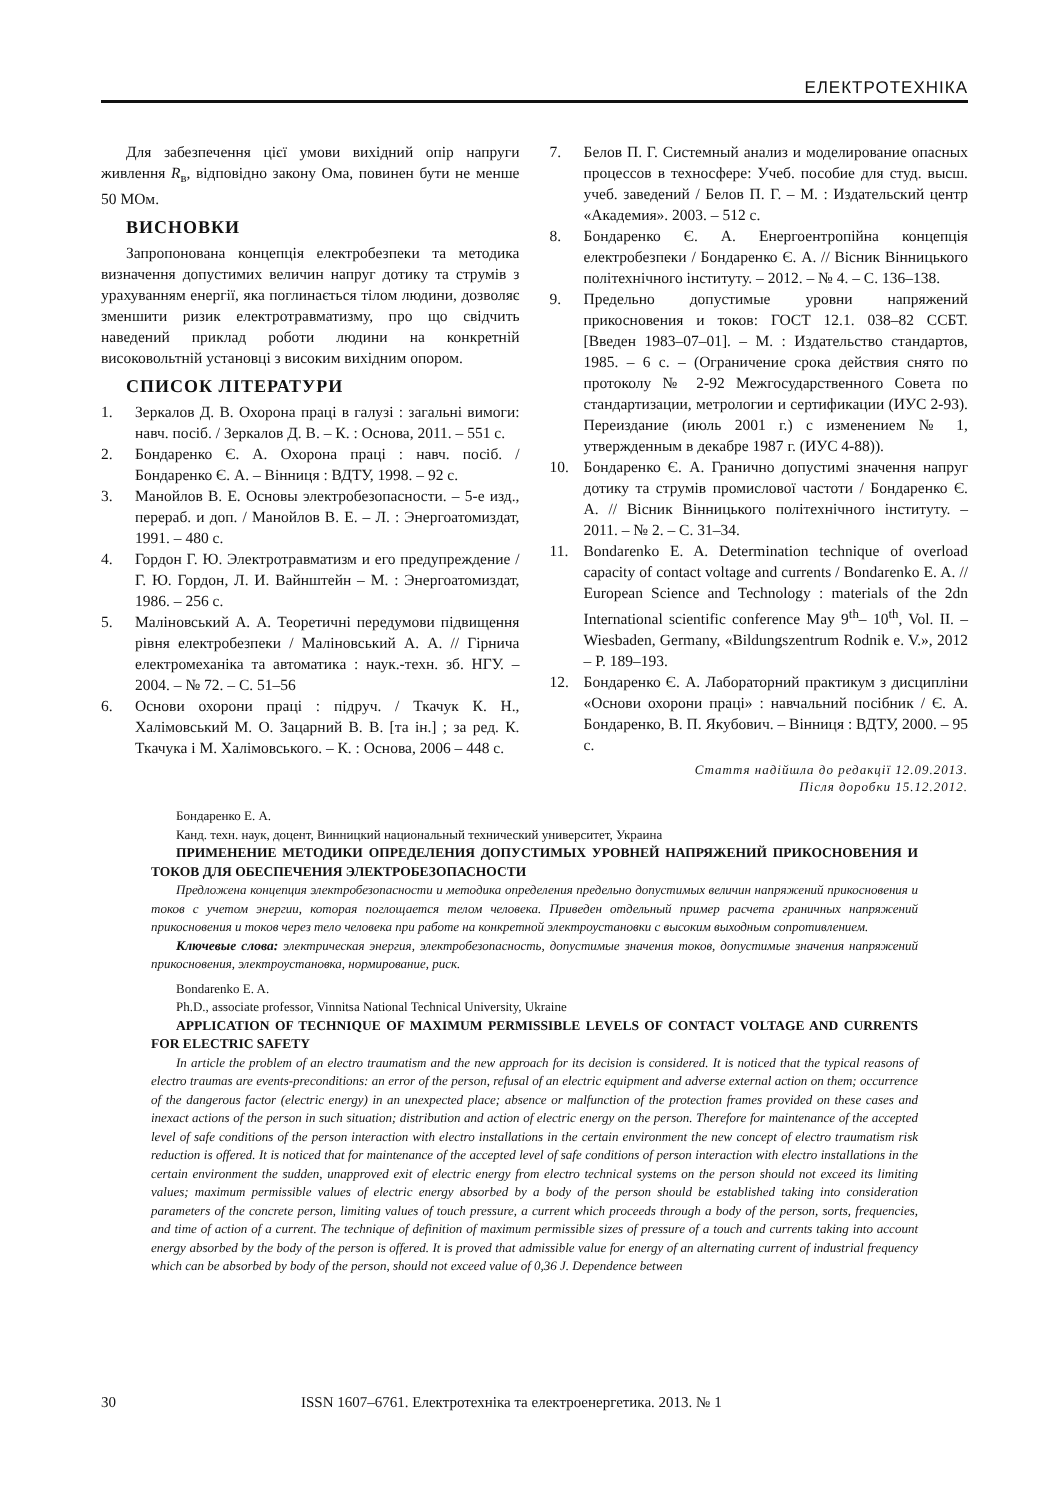ЕЛЕКТРОТЕХНІКА
Для забезпечення цієї умови вихідний опір напруги живлення R<sub>в</sub>, відповідно закону Ома, повинен бути не менше 50 МОм.
ВИСНОВКИ
Запропонована концепція електробезпеки та методика визначення допустимих величин напруг дотику та струмів з урахуванням енергії, яка поглинається тілом людини, дозволяє зменшити ризик електротравматизму, про що свідчить наведений приклад роботи людини на конкретній високовольтній установці з високим вихідним опором.
СПИСОК ЛІТЕРАТУРИ
1. Зеркалов Д. В. Охорона праці в галузі : загальні вимоги: навч. посіб. / Зеркалов Д. В. – К. : Основа, 2011. – 551 с.
2. Бондаренко Є. А. Охорона праці : навч. посіб. / Бондаренко Є. А. – Вінниця : ВДТУ, 1998. – 92 с.
3. Манойлов В. Е. Основы электробезопасности. – 5-е изд., перераб. и доп. / Манойлов В. Е. – Л. : Энергоатомиздат, 1991. – 480 с.
4. Гордон Г. Ю. Электротравматизм и его предупреждение / Г. Ю. Гордон, Л. И. Вайнштейн – М. : Энергоатомиздат, 1986. – 256 с.
5. Маліновський А. А. Теоретичні передумови підвищення рівня електробезпеки / Маліновський А. А. // Гірнича електромеханіка та автоматика : наук.-техн. зб. НГУ. – 2004. – № 72. – С. 51–56
6. Основи охорони праці : підруч. / Ткачук К. Н., Халімовський М. О. Зацарний В. В. [та ін.] ; за ред. К. Ткачука і М. Халімовського. – К. : Основа, 2006 – 448 с.
7. Белов П. Г. Системный анализ и моделирование опасных процессов в техносфере: Учеб. пособие для студ. высш. учеб. заведений / Белов П. Г. – М. : Издательский центр «Академия». 2003. – 512 с.
8. Бондаренко Є. А. Енергоентропійна концепція електробезпеки / Бондаренко Є. А. // Вісник Вінницького політехнічного інституту. – 2012. – № 4. – С. 136–138.
9. Предельно допустимые уровни напряжений прикосновения и токов: ГОСТ 12.1. 038–82 ССБТ. [Введен 1983–07–01]. – М. : Издательство стандартов, 1985. – 6 с. – (Ограничение срока действия снято по протоколу № 2-92 Межгосударственного Совета по стандартизации, метрологии и сертификации (ИУС 2-93). Переиздание (июль 2001 г.) с изменением № 1, утвержденным в декабре 1987 г. (ИУС 4-88)).
10. Бондаренко Є. А. Гранично допустимі значення напруг дотику та струмів промислової частоти / Бондаренко Є. А. // Вісник Вінницького політехнічного інституту. – 2011. – № 2. – С. 31–34.
11. Bondarenko E. A. Determination technique of overload capacity of contact voltage and currents / Bondarenko E. A. // European Science and Technology : materials of the 2dn International scientific conference May 9<sup>th</sup>– 10<sup>th</sup>, Vol. II. – Wiesbaden, Germany, «Bildungszentrum Rodnik e. V.», 2012 – P. 189–193.
12. Бондаренко Є. А. Лабораторний практикум з дисципліни «Основи охорони праці» : навчальний посібник / Є. А. Бондаренко, В. П. Якубович. – Вінниця : ВДТУ, 2000. – 95 с.
Стаття надійшла до редакції 12.09.2013.
Після доробки 15.12.2012.
Бондаренко Е. А.
Канд. техн. наук, доцент, Винницкий национальный технический университет, Украина
ПРИМЕНЕНИЕ МЕТОДИКИ ОПРЕДЕЛЕНИЯ ДОПУСТИМЫХ УРОВНЕЙ НАПРЯЖЕНИЙ ПРИКОСНОВЕНИЯ И ТОКОВ ДЛЯ ОБЕСПЕЧЕНИЯ ЭЛЕКТРОБЕЗОПАСНОСТИ
Предложена концепция электробезопасности и методика определения предельно допустимых величин напряжений прикосновения и токов с учетом энергии, которая поглощается телом человека. Приведен отдельный пример расчета граничных напряжений прикосновения и токов через тело человека при работе на конкретной электроустановки с высоким выходным сопротивлением.
Ключевые слова: электрическая энергия, электробезопасность, допустимые значения токов, допустимые значения напряжений прикосновения, электроустановка, нормирование, риск.
Bondarenko E. A.
Ph.D., associate professor, Vinnitsa National Technical University, Ukraine
APPLICATION OF TECHNIQUE OF MAXIMUM PERMISSIBLE LEVELS OF CONTACT VOLTAGE AND CURRENTS FOR ELECTRIC SAFETY
In article the problem of an electro traumatism and the new approach for its decision is considered. It is noticed that the typical reasons of electro traumas are events-preconditions: an error of the person, refusal of an electric equipment and adverse external action on them; occurrence of the dangerous factor (electric energy) in an unexpected place; absence or malfunction of the protection frames provided on these cases and inexact actions of the person in such situation; distribution and action of electric energy on the person. Therefore for maintenance of the accepted level of safe conditions of the person interaction with electro installations in the certain environment the new concept of electro traumatism risk reduction is offered. It is noticed that for maintenance of the accepted level of safe conditions of person interaction with electro installations in the certain environment the sudden, unapproved exit of electric energy from electro technical systems on the person should not exceed its limiting values; maximum permissible values of electric energy absorbed by a body of the person should be established taking into consideration parameters of the concrete person, limiting values of touch pressure, a current which proceeds through a body of the person, sorts, frequencies, and time of action of a current. The technique of definition of maximum permissible sizes of pressure of a touch and currents taking into account energy absorbed by the body of the person is offered. It is proved that admissible value for energy of an alternating current of industrial frequency which can be absorbed by body of the person, should not exceed value of 0,36 J. Dependence between
30 ISSN 1607–6761. Електротехніка та електроенергетика. 2013. № 1